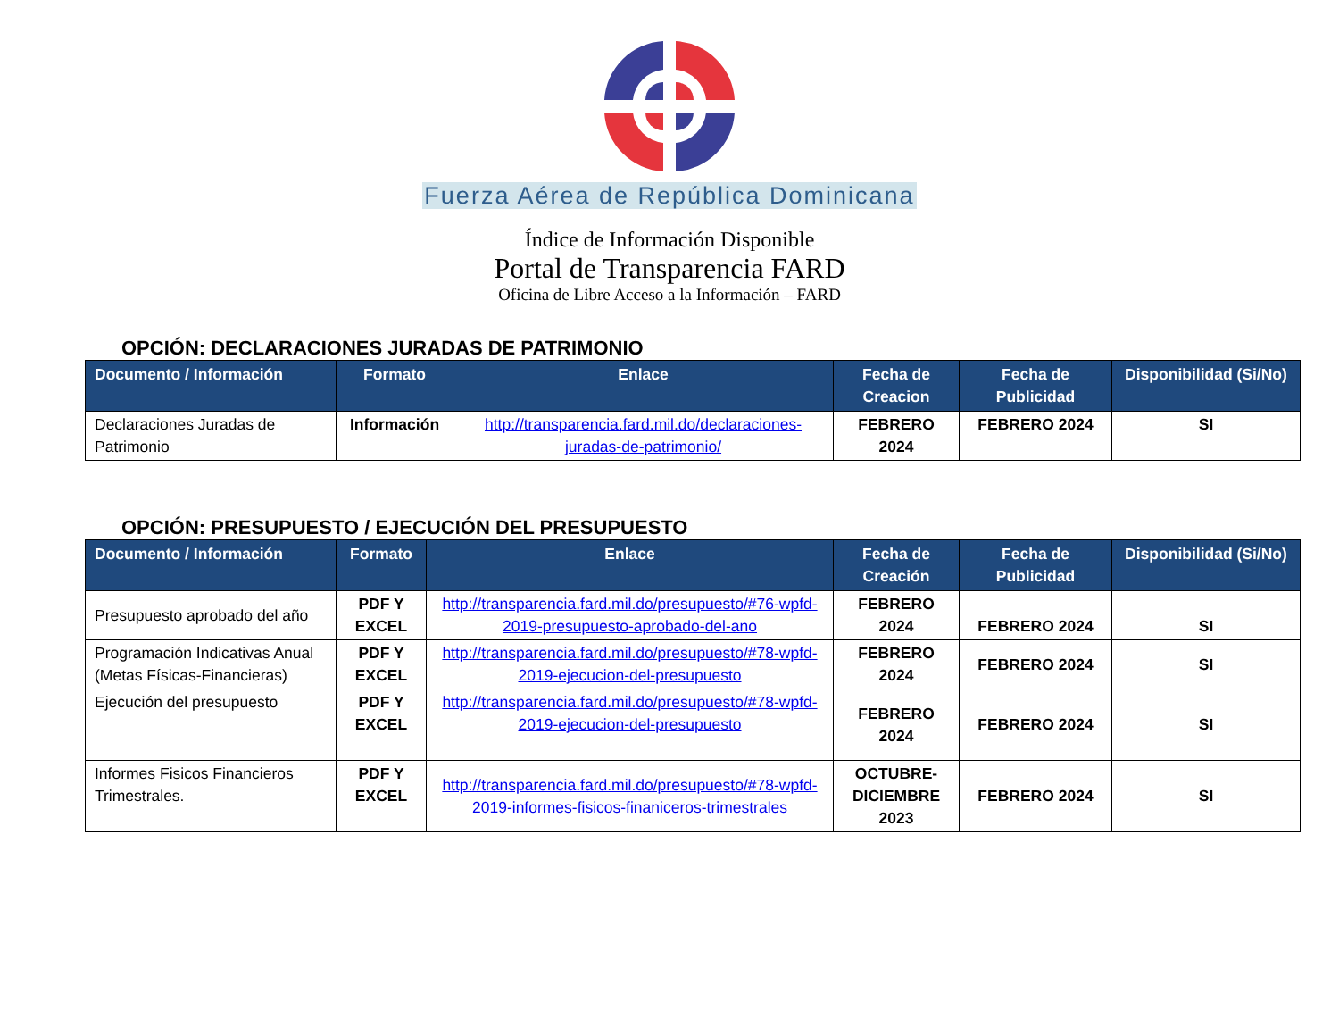Fuerza Aérea de República Dominicana
Índice de Información Disponible
Portal de Transparencia FARD
Oficina de Libre Acceso a la Información – FARD
OPCIÓN: DECLARACIONES JURADAS DE PATRIMONIO
| Documento / Información | Formato | Enlace | Fecha de Creacion | Fecha de Publicidad | Disponibilidad (Si/No) |
| --- | --- | --- | --- | --- | --- |
| Declaraciones Juradas de Patrimonio | Información | http://transparencia.fard.mil.do/declaraciones-juradas-de-patrimonio/ | FEBRERO 2024 | FEBRERO 2024 | SI |
OPCIÓN: PRESUPUESTO / EJECUCIÓN DEL PRESUPUESTO
| Documento / Información | Formato | Enlace | Fecha de Creación | Fecha de Publicidad | Disponibilidad (Si/No) |
| --- | --- | --- | --- | --- | --- |
| Presupuesto aprobado del año | PDF Y EXCEL | http://transparencia.fard.mil.do/presupuesto/#76-wpfd-2019-presupuesto-aprobado-del-ano | FEBRERO 2024 | FEBRERO 2024 | SI |
| Programación Indicativas Anual (Metas Físicas-Financieras) | PDF Y EXCEL | http://transparencia.fard.mil.do/presupuesto/#78-wpfd-2019-ejecucion-del-presupuesto | FEBRERO 2024 | FEBRERO 2024 | SI |
| Ejecución del presupuesto | PDF Y EXCEL | http://transparencia.fard.mil.do/presupuesto/#78-wpfd-2019-ejecucion-del-presupuesto | FEBRERO 2024 | FEBRERO 2024 | SI |
| Informes Fisicos Financieros Trimestrales. | PDF Y EXCEL | http://transparencia.fard.mil.do/presupuesto/#78-wpfd-2019-informes-fisicos-finaniceros-trimestrales | OCTUBRE-DICIEMBRE 2023 | FEBRERO 2024 | SI |